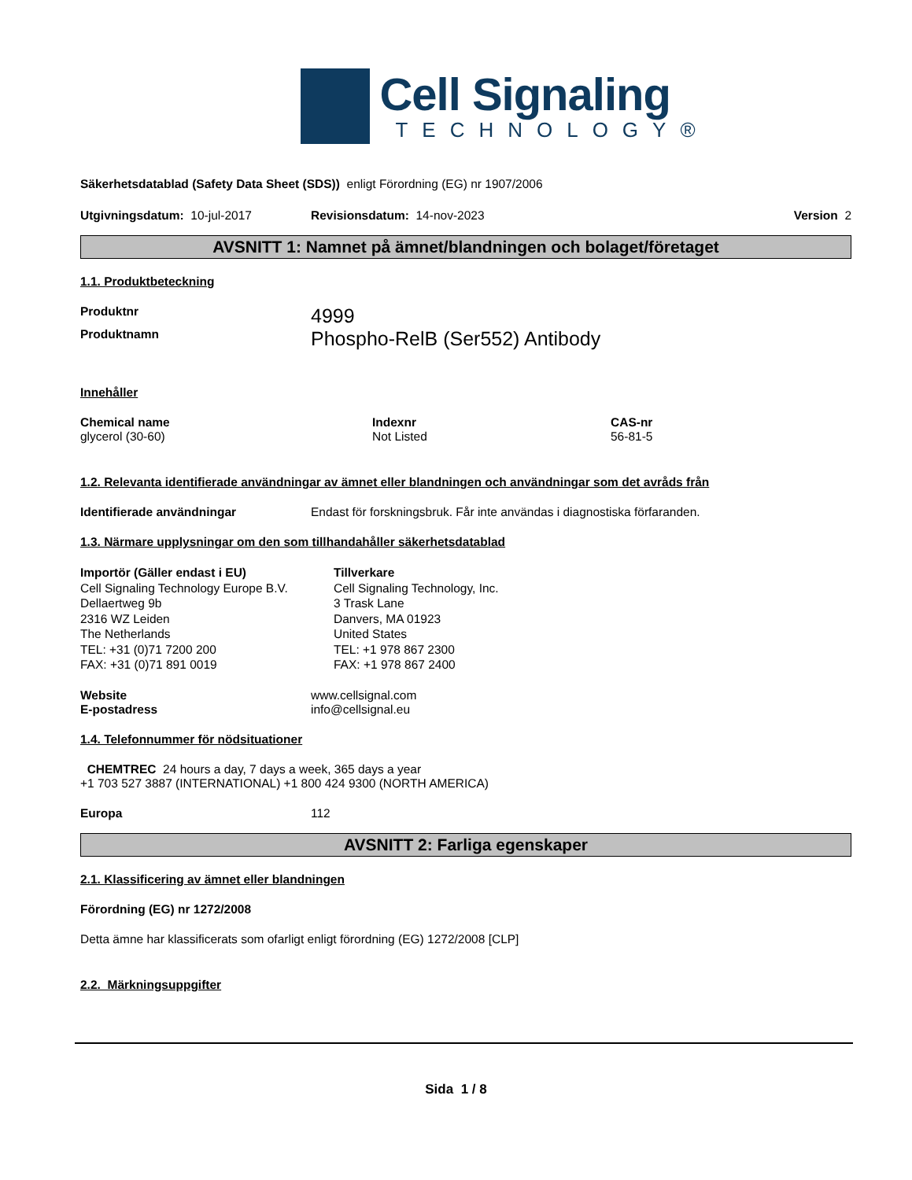Cell Signaling
TECHNOLOGY®
Säkerhetsdatablad (Safety Data Sheet (SDS)) enligt Förordning (EG) nr 1907/2006
Utgivningsdatum: 10-jul-2017 Revisionsdatum: 14-nov-2023 Version 2
AVSNITT 1: Namnet på ämnet/blandningen och bolaget/företaget
1.1. Produktbeteckning
Produktnr 4999
Produktnamn Phospho-RelB (Ser552) Antibody
Innehåller
Chemical name
glycerol (30-60)
Indexnr
Not Listed
CAS-nr
56-81-5
1.2. Relevanta identifierade användningar av ämnet eller blandningen och användningar som det avråds från
Identifierade användningar Endast för forskningsbruk. Får inte användas i diagnostiska förfaranden.
1.3. Närmare upplysningar om den som tillhandahåller säkerhetsdatablad
Importör (Gäller endast i EU)
Cell Signaling Technology Europe B.V.
Dellaertweg 9b
2316 WZ Leiden
The Netherlands
TEL: +31 (0)71 7200 200
FAX: +31 (0)71 891 0019
Tillverkare
Cell Signaling Technology, Inc.
3 Trask Lane
Danvers, MA 01923
United States
TEL: +1 978 867 2300
FAX: +1 978 867 2400
Website
E-postadress www.cellsignal.com
info@cellsignal.eu
1.4. Telefonnummer för nödsituationer
CHEMTREC 24 hours a day, 7 days a week, 365 days a year
+1 703 527 3887 (INTERNATIONAL) +1 800 424 9300 (NORTH AMERICA)
Europa 112
AVSNITT 2: Farliga egenskaper
2.1. Klassificering av ämnet eller blandningen
Förordning (EG) nr 1272/2008
Detta ämne har klassificerats som ofarligt enligt förordning (EG) 1272/2008 [CLP]
2.2. Märkningsuppgifter
Sida 1 / 8